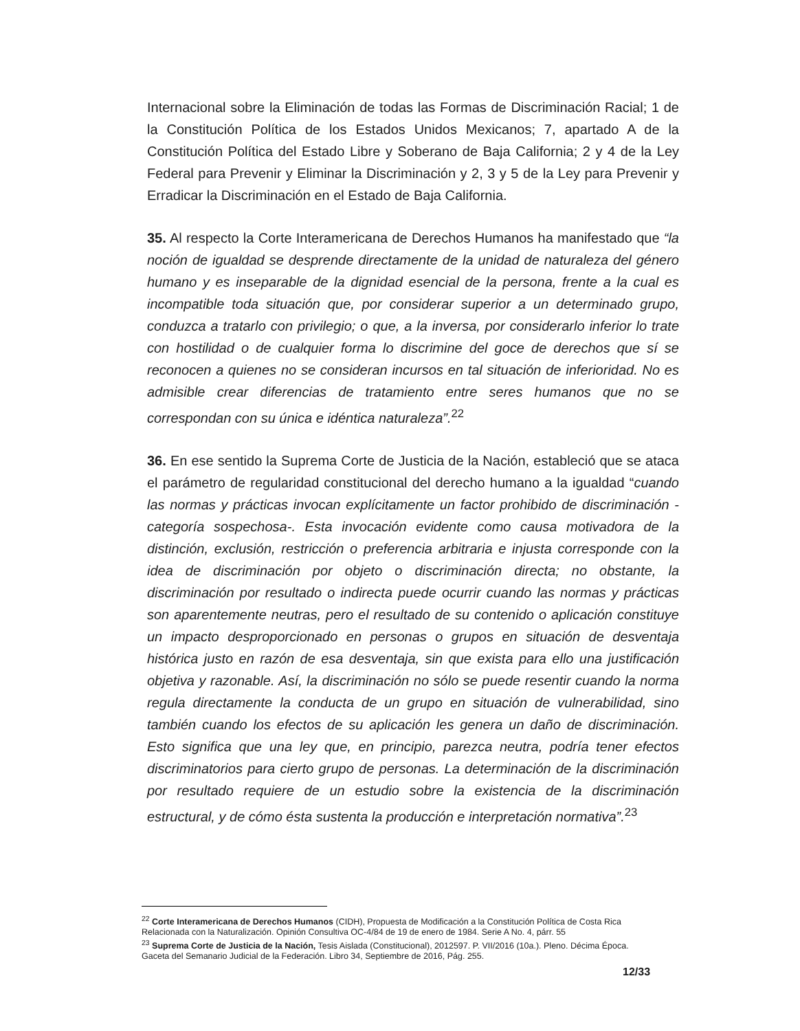Internacional sobre la Eliminación de todas las Formas de Discriminación Racial; 1 de la Constitución Política de los Estados Unidos Mexicanos; 7, apartado A de la Constitución Política del Estado Libre y Soberano de Baja California; 2 y 4 de la Ley Federal para Prevenir y Eliminar la Discriminación y 2, 3 y 5 de la Ley para Prevenir y Erradicar la Discriminación en el Estado de Baja California.
35. Al respecto la Corte Interamericana de Derechos Humanos ha manifestado que “la noción de igualdad se desprende directamente de la unidad de naturaleza del género humano y es inseparable de la dignidad esencial de la persona, frente a la cual es incompatible toda situación que, por considerar superior a un determinado grupo, conduzca a tratarlo con privilegio; o que, a la inversa, por considerarlo inferior lo trate con hostilidad o de cualquier forma lo discrimine del goce de derechos que sí se reconocen a quienes no se consideran incursos en tal situación de inferioridad. No es admisible crear diferencias de tratamiento entre seres humanos que no se correspondan con su única e idéntica naturaleza”.<sup>22</sup>
36. En ese sentido la Suprema Corte de Justicia de la Nación, estableció que se ataca el parámetro de regularidad constitucional del derecho humano a la igualdad “cuando las normas y prácticas invocan explícitamente un factor prohibido de discriminación -categoría sospechosa-. Esta invocación evidente como causa motivadora de la distinción, exclusión, restricción o preferencia arbitraria e injusta corresponde con la idea de discriminación por objeto o discriminación directa; no obstante, la discriminación por resultado o indirecta puede ocurrir cuando las normas y prácticas son aparentemente neutras, pero el resultado de su contenido o aplicación constituye un impacto desproporcionado en personas o grupos en situación de desventaja histórica justo en razón de esa desventaja, sin que exista para ello una justificación objetiva y razonable. Así, la discriminación no sólo se puede resentir cuando la norma regula directamente la conducta de un grupo en situación de vulnerabilidad, sino también cuando los efectos de su aplicación les genera un daño de discriminación. Esto significa que una ley que, en principio, parezca neutra, podría tener efectos discriminatorios para cierto grupo de personas. La determinación de la discriminación por resultado requiere de un estudio sobre la existencia de la discriminación estructural, y de cómo ésta sustenta la producción e interpretación normativa”.<sup>23</sup>
<sup>22</sup> Corte Interamericana de Derechos Humanos (CIDH), Propuesta de Modificación a la Constitución Política de Costa Rica Relacionada con la Naturalización. Opinión Consultiva OC-4/84 de 19 de enero de 1984. Serie A No. 4, párr. 55
<sup>23</sup> Suprema Corte de Justicia de la Nación, Tesis Aislada (Constitucional), 2012597. P. VII/2016 (10a.). Pleno. Décima Época. Gaceta del Semanario Judicial de la Federación. Libro 34, Septiembre de 2016, Pág. 255.
12/33